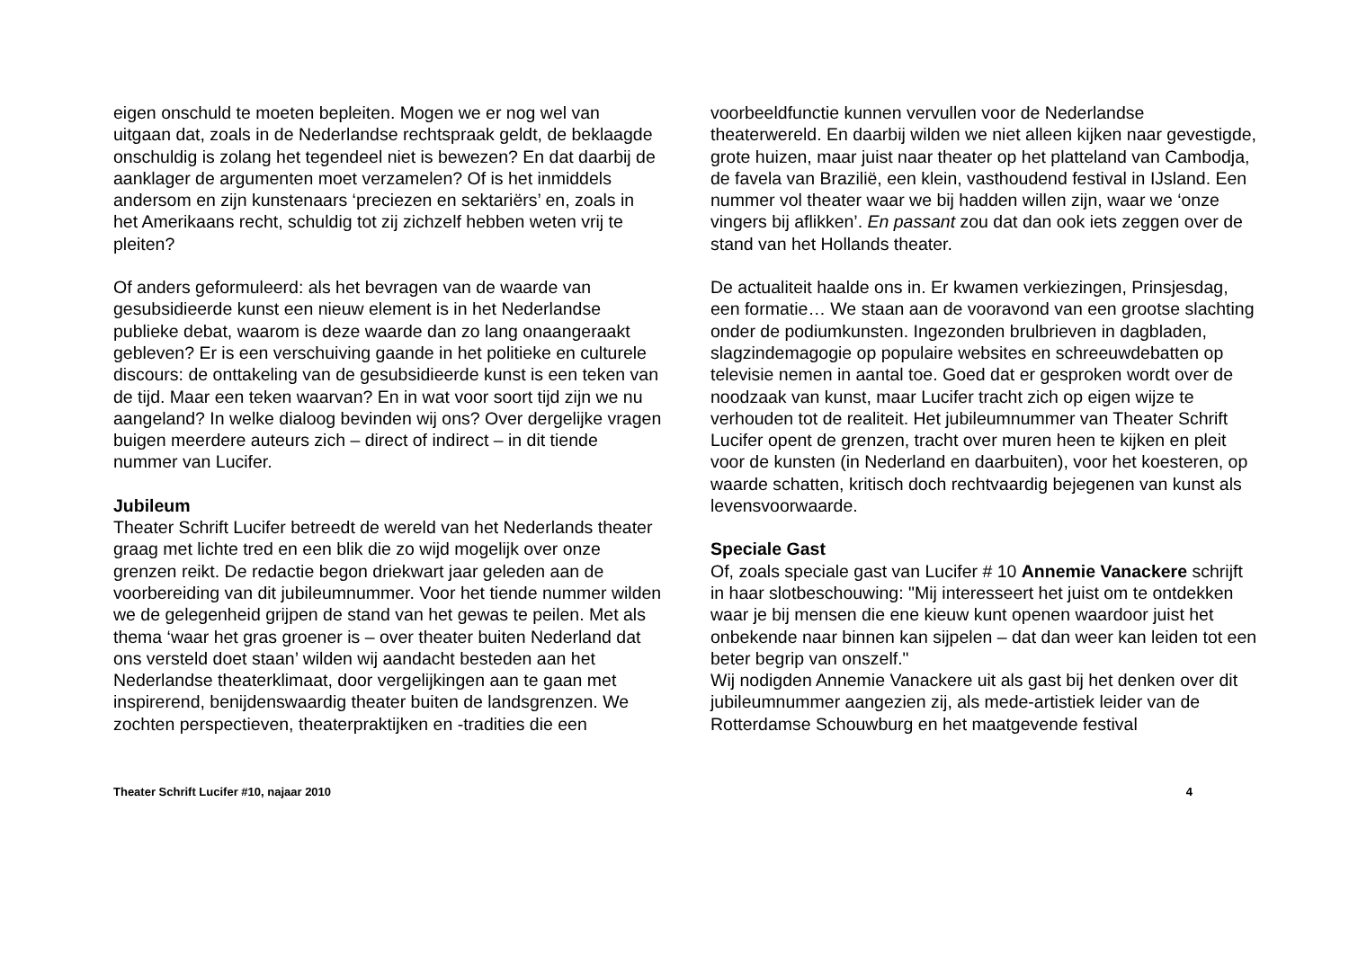eigen onschuld te moeten bepleiten. Mogen we er nog wel van uitgaan dat, zoals in de Nederlandse rechtspraak geldt, de beklaagde onschuldig is zolang het tegendeel niet is bewezen? En dat daarbij de aanklager de argumenten moet verzamelen? Of is het inmiddels andersom en zijn kunstenaars ‘preciezen en sektariërs’ en, zoals in het Amerikaans recht, schuldig tot zij zichzelf hebben weten vrij te pleiten?
Of anders geformuleerd: als het bevragen van de waarde van gesubsidieerde kunst een nieuw element is in het Nederlandse publieke debat, waarom is deze waarde dan zo lang onaangeraakt gebleven? Er is een verschuiving gaande in het politieke en culturele discours: de onttakeling van de gesubsidieerde kunst is een teken van de tijd. Maar een teken waarvan? En in wat voor soort tijd zijn we nu aangeland? In welke dialoog bevinden wij ons? Over dergelijke vragen buigen meerdere auteurs zich – direct of indirect – in dit tiende nummer van Lucifer.
Jubileum
Theater Schrift Lucifer betreedt de wereld van het Nederlands theater graag met lichte tred en een blik die zo wijd mogelijk over onze grenzen reikt. De redactie begon driekwart jaar geleden aan de voorbereiding van dit jubileumnummer. Voor het tiende nummer wilden we de gelegenheid grijpen de stand van het gewas te peilen. Met als thema ‘waar het gras groener is – over theater buiten Nederland dat ons versteld doet staan’ wilden wij aandacht besteden aan het Nederlandse theaterklimaat, door vergelijkingen aan te gaan met inspirerend, benijdenswaardig theater buiten de landsgrenzen. We zochten perspectieven, theaterpraktijken en -tradities die een
voorbeeldfunctie kunnen vervullen voor de Nederlandse theaterwereld. En daarbij wilden we niet alleen kijken naar gevestigde, grote huizen, maar juist naar theater op het platteland van Cambodja, de favela van Brazilië, een klein, vasthoudend festival in IJsland. Een nummer vol theater waar we bij hadden willen zijn, waar we ‘onze vingers bij aflikken’. En passant zou dat dan ook iets zeggen over de stand van het Hollands theater.
De actualiteit haalde ons in. Er kwamen verkiezingen, Prinsjesdag, een formatie… We staan aan de vooravond van een grootse slachting onder de podiumkunsten. Ingezonden brulbrieven in dagbladen, slagzindemagogie op populaire websites en schreeuwdebatten op televisie nemen in aantal toe. Goed dat er gesproken wordt over de noodzaak van kunst, maar Lucifer tracht zich op eigen wijze te verhouden tot de realiteit. Het jubileumnummer van Theater Schrift Lucifer opent de grenzen, tracht over muren heen te kijken en pleit voor de kunsten (in Nederland en daarbuiten), voor het koesteren, op waarde schatten, kritisch doch rechtvaardig bejegenen van kunst als levensvoorwaarde.
Speciale Gast
Of, zoals speciale gast van Lucifer # 10 Annemie Vanackere schrijft in haar slotbeschouwing: "Mij interesseert het juist om te ontdekken waar je bij mensen die ene kieuw kunt openen waardoor juist het onbekende naar binnen kan sijpelen – dat dan weer kan leiden tot een beter begrip van onszelf."
Wij nodigden Annemie Vanackere uit als gast bij het denken over dit jubileumnummer aangezien zij, als mede-artistiek leider van de Rotterdamse Schouwburg en het maatgevende festival
Theater Schrift Lucifer #10, najaar 2010 4